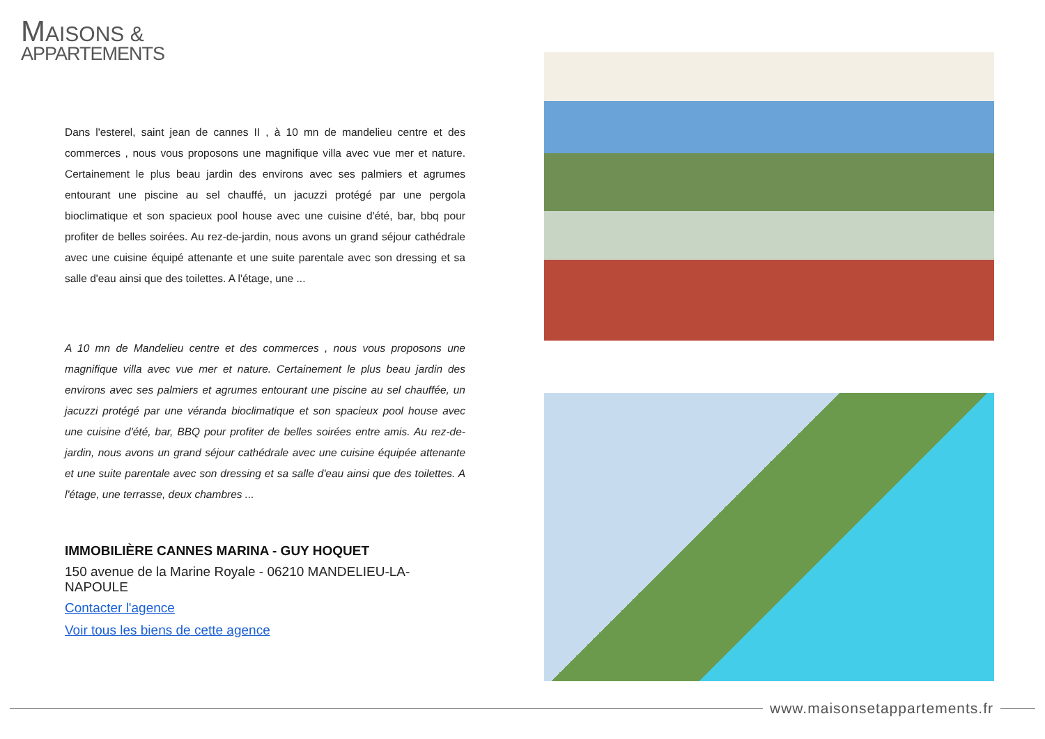MAISONS &
APPARTEMENTS
Dans l'esterel, saint jean de cannes II , à 10 mn de mandelieu centre et des commerces , nous vous proposons une magnifique villa avec vue mer et nature. Certainement le plus beau jardin des environs avec ses palmiers et agrumes entourant une piscine au sel chauffé, un jacuzzi protégé par une pergola bioclimatique et son spacieux pool house avec une cuisine d'été, bar, bbq pour profiter de belles soirées. Au rez-de-jardin, nous avons un grand séjour cathédrale avec une cuisine équipé attenante et une suite parentale avec son dressing et sa salle d'eau ainsi que des toilettes. A l'étage, une ...
A 10 mn de Mandelieu centre et des commerces , nous vous proposons une magnifique villa avec vue mer et nature. Certainement le plus beau jardin des environs avec ses palmiers et agrumes entourant une piscine au sel chauffée, un jacuzzi protégé par une véranda bioclimatique et son spacieux pool house avec une cuisine d'été, bar, BBQ pour profiter de belles soirées entre amis. Au rez-de-jardin, nous avons un grand séjour cathédrale avec une cuisine équipée attenante et une suite parentale avec son dressing et sa salle d'eau ainsi que des toilettes. A l'étage, une terrasse, deux chambres ...
IMMOBILIÈRE CANNES MARINA - GUY HOQUET
150 avenue de la Marine Royale - 06210 MANDELIEU-LA-NAPOULE
Contacter l'agence
Voir tous les biens de cette agence
www.maisonsetappartements.fr